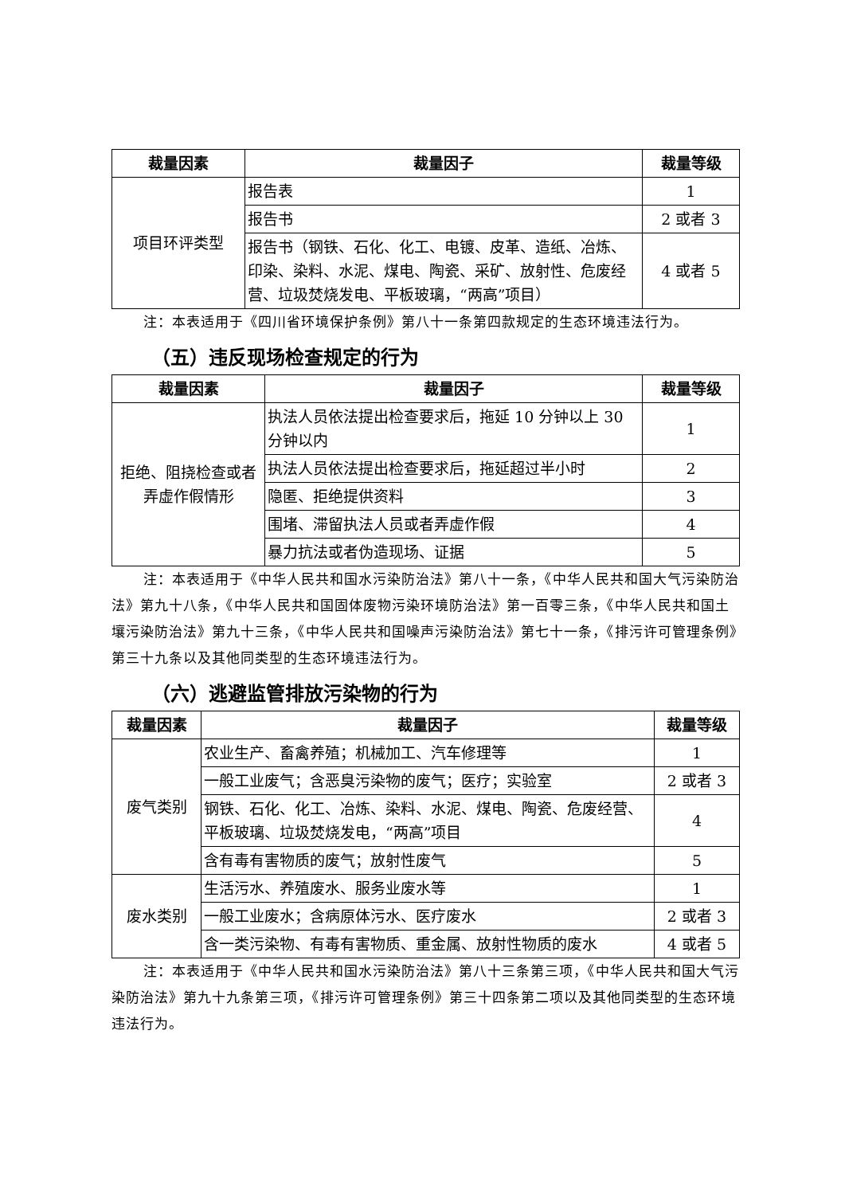| 裁量因素 | 裁量因子 | 裁量等级 |
| --- | --- | --- |
| 项目环评类型 | 报告表 | 1 |
| | 报告书 | 2 或者 3 |
| | 报告书（钢铁、石化、化工、电镀、皮革、造纸、冶炼、印染、染料、水泥、煤电、陶瓷、采矿、放射性、危废经营、垃圾焚烧发电、平板玻璃，“两高”项目） | 4 或者 5 |
注：本表适用于《四川省环境保护条例》第八十一条第四款规定的生态环境违法行为。
（五）违反现场检查规定的行为
| 裁量因素 | 裁量因子 | 裁量等级 |
| --- | --- | --- |
| 拒绝、阻挠检查或者弄虚作假情形 | 执法人员依法提出检查要求后，拖延 10 分钟以上 30 分钟以内 | 1 |
| | 执法人员依法提出检查要求后，拖延超过半小时 | 2 |
| | 隐匿、拒绝提供资料 | 3 |
| | 围堵、滞留执法人员或者弄虚作假 | 4 |
| | 暴力抗法或者伪造现场、证据 | 5 |
注：本表适用于《中华人民共和国水污染防治法》第八十一条，《中华人民共和国大气污染防治法》第九十八条，《中华人民共和国固体废物污染环境防治法》第一百零三条，《中华人民共和国土壤污染防治法》第九十三条，《中华人民共和国噪声污染防治法》第七十一条，《排污许可管理条例》第三十九条以及其他同类型的生态环境违法行为。
（六）逃避监管排放污染物的行为
| 裁量因素 | 裁量因子 | 裁量等级 |
| --- | --- | --- |
| 废气类别 | 农业生产、畜禽养殖；机械加工、汽车修理等 | 1 |
| | 一般工业废气；含恶臭污染物的废气；医疗；实验室 | 2 或者 3 |
| | 钢铁、石化、化工、冶炼、染料、水泥、煤电、陶瓷、危废经营、平板玻璃、垃圾焚烧发电，“两高”项目 | 4 |
| | 含有毒有害物质的废气；放射性废气 | 5 |
| 废水类别 | 生活污水、养殖废水、服务业废水等 | 1 |
| | 一般工业废水；含病原体污水、医疗废水 | 2 或者 3 |
| | 含一类污染物、有毒有害物质、重金属、放射性物质的废水 | 4 或者 5 |
注：本表适用于《中华人民共和国水污染防治法》第八十三条第三项，《中华人民共和国大气污染防治法》第九十九条第三项，《排污许可管理条例》第三十四条第二项以及其他同类型的生态环境违法行为。